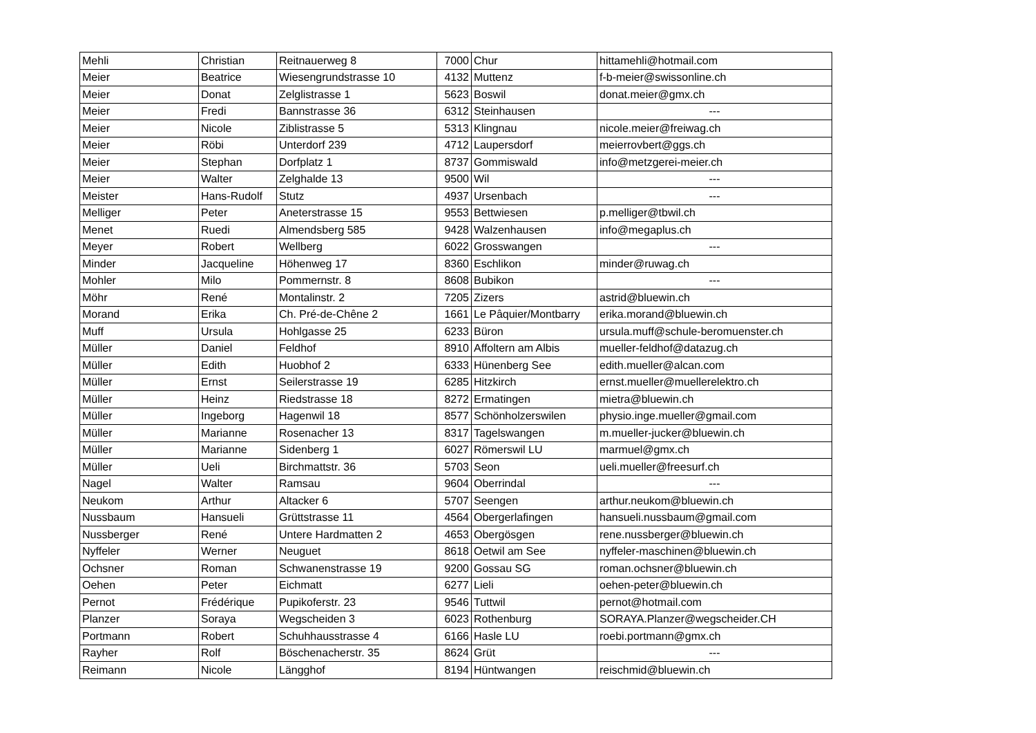| Mehli | Christian | Reitnauerweg 8 | 7000 | Chur | hittamehli@hotmail.com |
| Meier | Beatrice | Wiesengrundstrasse 10 | 4132 | Muttenz | f-b-meier@swissonline.ch |
| Meier | Donat | Zelglistrasse 1 | 5623 | Boswil | donat.meier@gmx.ch |
| Meier | Fredi | Bannstrasse 36 | 6312 | Steinhausen | --- |
| Meier | Nicole | Ziblistrasse 5 | 5313 | Klingnau | nicole.meier@freiwag.ch |
| Meier | Röbi | Unterdorf 239 | 4712 | Laupersdorf | meierrovbert@ggs.ch |
| Meier | Stephan | Dorfplatz 1 | 8737 | Gommiswald | info@metzgerei-meier.ch |
| Meier | Walter | Zelghalde 13 | 9500 | Wil | --- |
| Meister | Hans-Rudolf | Stutz | 4937 | Ursenbach | --- |
| Melliger | Peter | Aneterstrasse 15 | 9553 | Bettwiesen | p.melliger@tbwil.ch |
| Menet | Ruedi | Almendsberg 585 | 9428 | Walzenhausen | info@megaplus.ch |
| Meyer | Robert | Wellberg | 6022 | Grosswangen | --- |
| Minder | Jacqueline | Höhenweg 17 | 8360 | Eschlikon | minder@ruwag.ch |
| Mohler | Milo | Pommernstr. 8 | 8608 | Bubikon | --- |
| Möhr | René | Montalinstr. 2 | 7205 | Zizers | astrid@bluewin.ch |
| Morand | Erika | Ch. Pré-de-Chêne 2 | 1661 | Le Pâquier/Montbarry | erika.morand@bluewin.ch |
| Muff | Ursula | Hohlgasse 25 | 6233 | Büron | ursula.muff@schule-beromuenster.ch |
| Müller | Daniel | Feldhof | 8910 | Affoltern am Albis | mueller-feldhof@datazug.ch |
| Müller | Edith | Huobhof 2 | 6333 | Hünenberg See | edith.mueller@alcan.com |
| Müller | Ernst | Seilerstrasse 19 | 6285 | Hitzkirch | ernst.mueller@muellerelektro.ch |
| Müller | Heinz | Riedstrasse 18 | 8272 | Ermatingen | mietra@bluewin.ch |
| Müller | Ingeborg | Hagenwil 18 | 8577 | Schönholzerswilen | physio.inge.mueller@gmail.com |
| Müller | Marianne | Rosenacher 13 | 8317 | Tagelswangen | m.mueller-jucker@bluewin.ch |
| Müller | Marianne | Sidenberg 1 | 6027 | Römerswil LU | marmuel@gmx.ch |
| Müller | Ueli | Birchmattstr. 36 | 5703 | Seon | ueli.mueller@freesurf.ch |
| Nagel | Walter | Ramsau | 9604 | Oberrindal | --- |
| Neukom | Arthur | Altacker 6 | 5707 | Seengen | arthur.neukom@bluewin.ch |
| Nussbaum | Hansueli | Grüttstrasse 11 | 4564 | Obergerlafingen | hansueli.nussbaum@gmail.com |
| Nussberger | René | Untere Hardmatten 2 | 4653 | Obergösgen | rene.nussberger@bluewin.ch |
| Nyffeler | Werner | Neuguet | 8618 | Oetwil am See | nyffeler-maschinen@bluewin.ch |
| Ochsner | Roman | Schwanenstrasse 19 | 9200 | Gossau SG | roman.ochsner@bluewin.ch |
| Oehen | Peter | Eichmatt | 6277 | Lieli | oehen-peter@bluewin.ch |
| Pernot | Frédérique | Pupikoferstr. 23 | 9546 | Tuttwil | pernot@hotmail.com |
| Planzer | Soraya | Wegscheiden 3 | 6023 | Rothenburg | SORAYA.Planzer@wegscheider.CH |
| Portmann | Robert | Schuhhausstrasse 4 | 6166 | Hasle LU | roebi.portmann@gmx.ch |
| Rayher | Rolf | Böschenacherstr. 35 | 8624 | Grüt | --- |
| Reimann | Nicole | Längghof | 8194 | Hüntwangen | reischmid@bluewin.ch |